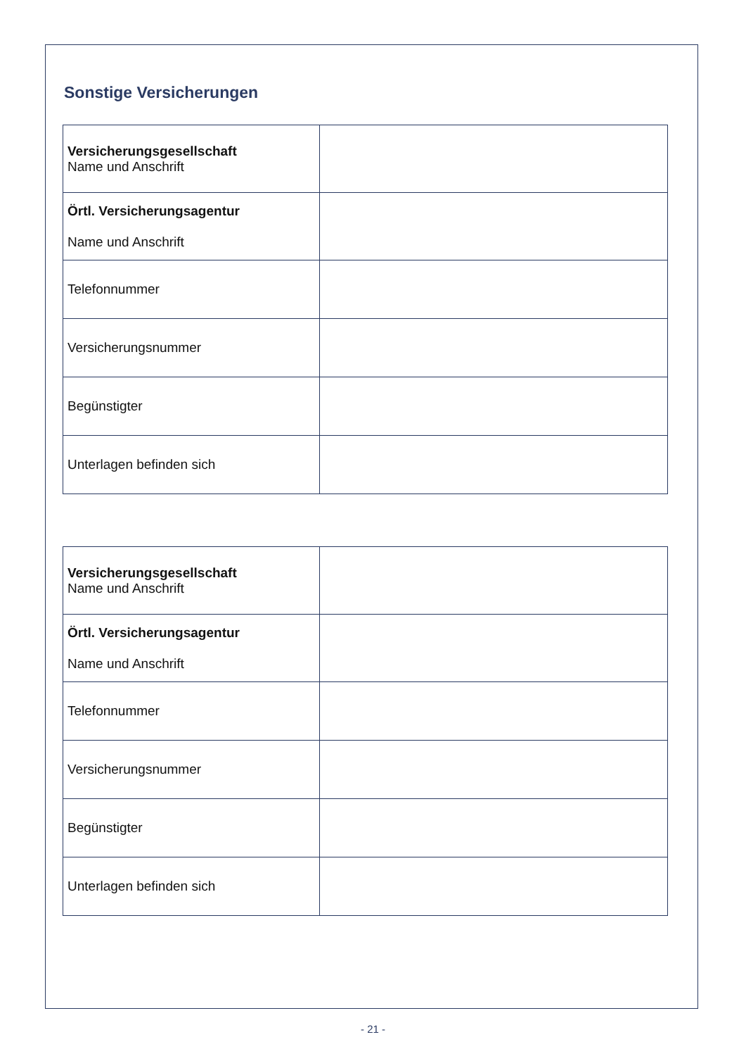Sonstige Versicherungen
| Versicherungsgesellschaft Name und Anschrift | |
| Örtl. Versicherungsagentur Name und Anschrift | |
| Telefonnummer | |
| Versicherungsnummer | |
| Begünstigter | |
| Unterlagen befinden sich | |
| Versicherungsgesellschaft Name und Anschrift | |
| Örtl. Versicherungsagentur Name und Anschrift | |
| Telefonnummer | |
| Versicherungsnummer | |
| Begünstigter | |
| Unterlagen befinden sich | |
- 21 -